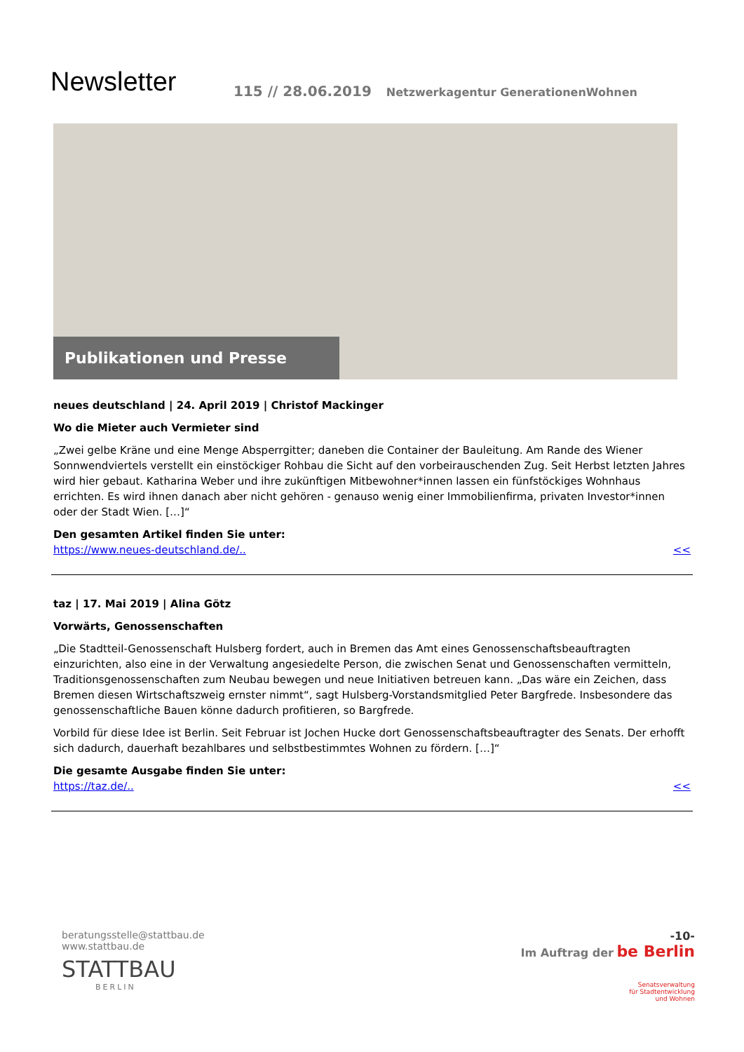Newsletter
115 // 28.06.2019 Netzwerkagentur GenerationenWohnen
Publikationen und Presse
neues deutschland | 24. April 2019 | Christof Mackinger
Wo die Mieter auch Vermieter sind
„Zwei gelbe Kräne und eine Menge Absperrgitter; daneben die Container der Bauleitung. Am Rande des Wiener Sonnwend­viertels verstellt ein einstöckiger Rohbau die Sicht auf den vorbeirauschenden Zug. Seit Herbst letzten Jahres wird hier ge­baut. Katharina Weber und ihre zukünftigen Mitbewohner*innen lassen ein fünfstöckiges Wohnhaus errichten. Es wird ihnen danach aber nicht gehören - genauso wenig einer Immobilienfirma, privaten Investor*innen oder der Stadt Wien. […]“
Den gesamten Artikel finden Sie unter:
https://www.neues-deutschland.de/.. <<
taz | 17. Mai 2019 | Alina Götz
Vorwärts, Genossenschaften
„Die Stadtteil-Genossenschaft Hulsberg fordert, auch in Bremen das Amt eines Genossenschaftsbeauftragten einzurichten, also eine in der Verwaltung angesiedelte Person, die zwischen Senat und Genossenschaften vermitteln, Traditionsgenossen­schaften zum Neubau bewegen und neue Initiativen betreuen kann. „Das wäre ein Zeichen, dass Bremen diesen Wirtschafts­zweig ernster nimmt“, sagt Hulsberg-Vorstandsmitglied Peter Bargfrede. Insbesondere das genossenschaftliche Bauen könne dadurch profitieren, so Bargfrede.
Vorbild für diese Idee ist Berlin. Seit Februar ist Jochen Hucke dort Genossenschaftsbeauftragter des Senats. Der erhofft sich dadurch, dauerhaft bezahlbares und selbstbestimmtes Wohnen zu fördern. […]“
Die gesamte Ausgabe finden Sie unter:
https://taz.de/.. <<
beratungsstelle@stattbau.de
www.stattbau.de
STATTBAU
BERLIN
-10-
Im Auftrag der be Berlin
Senatsverwaltung
für Stadtentwicklung
und Wohnen